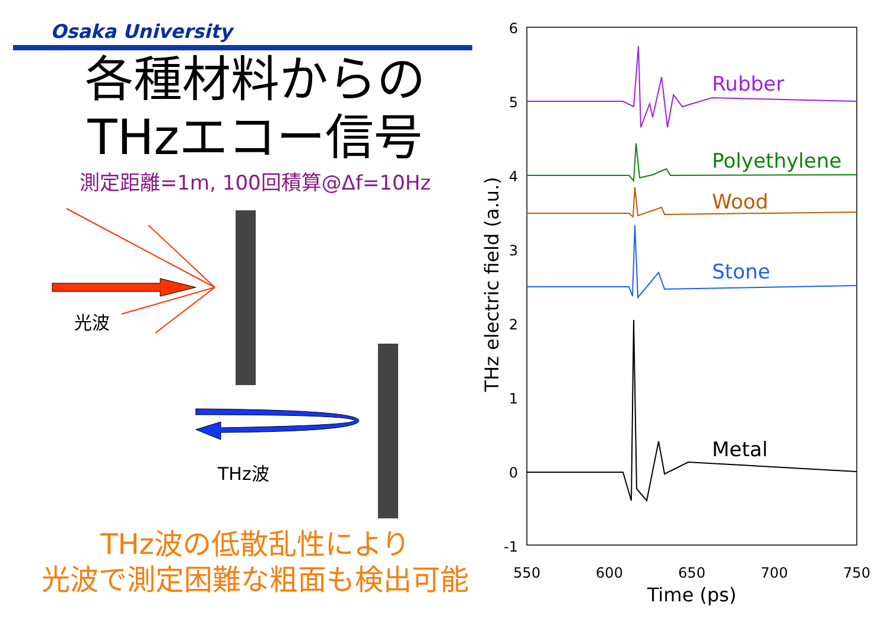Osaka University
各種材料からの
THzエコー信号
測定距離=1m, 100回積算@Δf=10Hz
光波
THz波
THz波の低散乱性により
光波で測定困難な粗面も検出可能
6
5
4
3
2
1
0
-1
550
600
650
700
750
Time (ps)
THz electric field (a.u.)
Rubber
Polyethylene
Wood
Stone
Metal